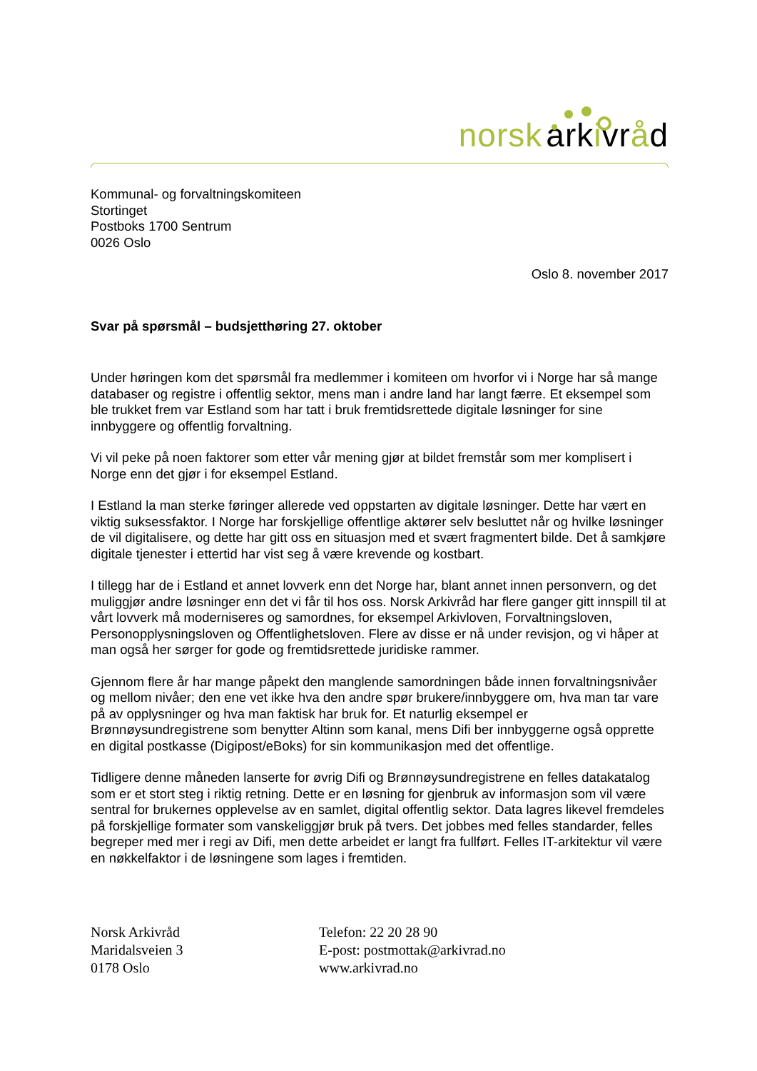norsk arkivråd
Kommunal- og forvaltningskomiteen
Stortinget
Postboks 1700 Sentrum
0026 Oslo
Oslo 8. november 2017
Svar på spørsmål – budsjetthøring 27. oktober
Under høringen kom det spørsmål fra medlemmer i komiteen om hvorfor vi i Norge har så mange databaser og registre i offentlig sektor, mens man i andre land har langt færre. Et eksempel som ble trukket frem var Estland som har tatt i bruk fremtidsrettede digitale løsninger for sine innbyggere og offentlig forvaltning.
Vi vil peke på noen faktorer som etter vår mening gjør at bildet fremstår som mer komplisert i Norge enn det gjør i for eksempel Estland.
I Estland la man sterke føringer allerede ved oppstarten av digitale løsninger. Dette har vært en viktig suksessfaktor. I Norge har forskjellige offentlige aktører selv besluttet når og hvilke løsninger de vil digitalisere, og dette har gitt oss en situasjon med et svært fragmentert bilde. Det å samkjøre digitale tjenester i ettertid har vist seg å være krevende og kostbart.
I tillegg har de i Estland et annet lovverk enn det Norge har, blant annet innen personvern, og det muliggjør andre løsninger enn det vi får til hos oss. Norsk Arkivråd har flere ganger gitt innspill til at vårt lovverk må moderniseres og samordnes, for eksempel Arkivloven, Forvaltningsloven, Personopplysningsloven og Offentlighetsloven. Flere av disse er nå under revisjon, og vi håper at man også her sørger for gode og fremtidsrettede juridiske rammer.
Gjennom flere år har mange påpekt den manglende samordningen både innen forvaltningsnivåer og mellom nivåer; den ene vet ikke hva den andre spør brukere/innbyggere om, hva man tar vare på av opplysninger og hva man faktisk har bruk for. Et naturlig eksempel er Brønnøysundregistrene som benytter Altinn som kanal, mens Difi ber innbyggerne også opprette en digital postkasse (Digipost/eBoks) for sin kommunikasjon med det offentlige.
Tidligere denne måneden lanserte for øvrig Difi og Brønnøysundregistrene en felles datakatalog som er et stort steg i riktig retning. Dette er en løsning for gjenbruk av informasjon som vil være sentral for brukernes opplevelse av en samlet, digital offentlig sektor. Data lagres likevel fremdeles på forskjellige formater som vanskeliggjør bruk på tvers. Det jobbes med felles standarder, felles begreper med mer i regi av Difi, men dette arbeidet er langt fra fullført. Felles IT-arkitektur vil være en nøkkelfaktor i de løsningene som lages i fremtiden.
Norsk Arkivråd
Maridalsveien 3
0178 Oslo
Telefon: 22 20 28 90
E-post: postmottak@arkivrad.no
www.arkivrad.no